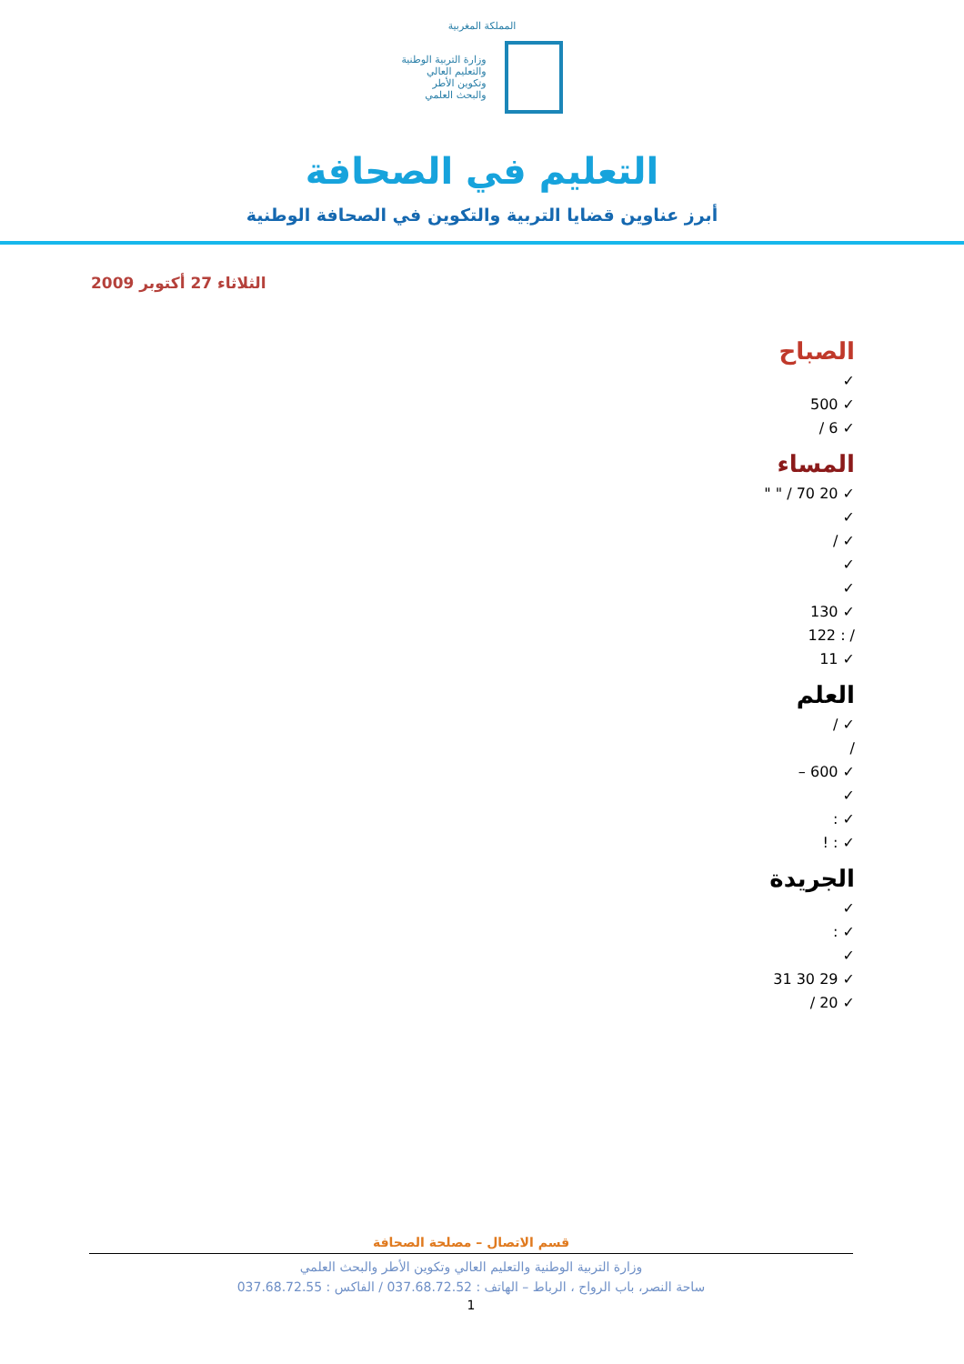المملكة المغربية
وزارة التربية الوطنية
والتعليم العالي
وتكوين الأطر
والبحث العلمي
التعليم في الصحافة
أبرز عناوين قضايا التربية والتكوين في الصحافة الوطنية
الثلاثاء 27 أكتوبر 2009
الصباح
✓
✓ 500
✓ 6 /
المساء
✓ 20 70 / " "
✓
✓ /
✓
✓
✓ 130
/ : 122
✓ 11
العلم
✓ /
/
✓ 600 –
✓
✓ :
✓ : !
الجريدة
✓
✓ :
✓
✓ 29 30 31
✓ 20 /
قسم الاتصال – مصلحة الصحافة
وزارة التربية الوطنية والتعليم العالي وتكوين الأطر والبحث العلمي
ساحة النصر، باب الرواح ، الرباط – الهاتف : 037.68.72.52 / الفاكس : 037.68.72.55
1